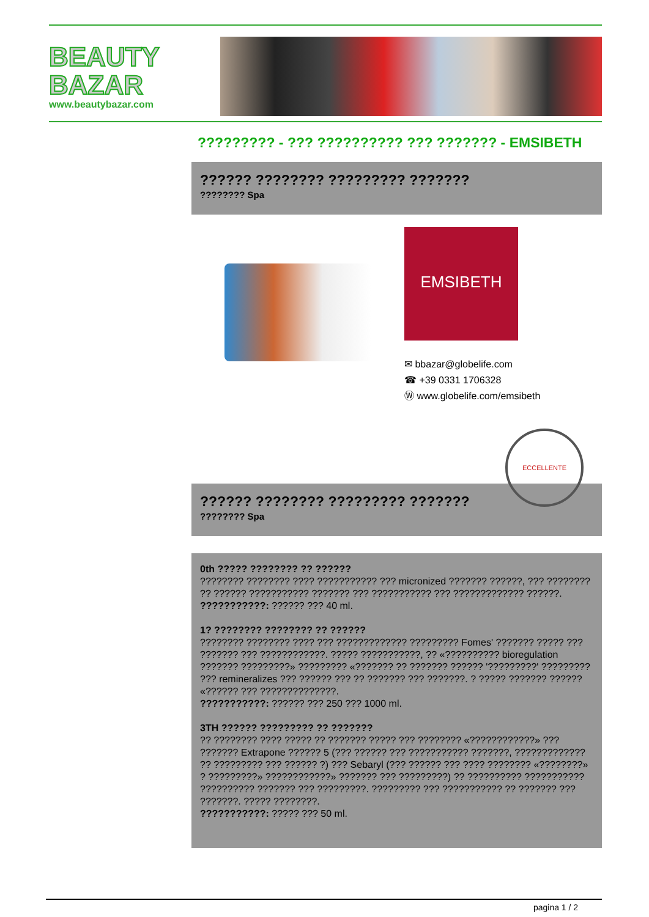BEAUTY
BAZAR
www.beautybazar.com
????????? - ??? ?????????? ??? ??????? - EMSIBETH
?????? ???????? ????????? ???????
???????? Spa
EMSIBETH
✉ bbazar@globelife.com
☎ +39 0331 1706328
Ⓦ www.globelife.com/emsibeth
ECCELLENTE
?????? ???????? ????????? ???????
???????? Spa
0th ????? ???????? ?? ??????
???????? ???????? ???? ??????????? ??? micronized ??????? ??????, ??? ???????? ?? ?????? ??????????? ??????? ??? ??????????? ??? ????????????? ??????.
???????????: ?????? ??? 40 ml.
1? ???????? ???????? ?? ??????
???????? ???????? ???? ??? ????????????? ????????? Fomes' ??????? ????? ??? ??????? ??? ????????????. ????? ???????????, ?? «?????????? bioregulation ??????? ?????????» ????????? «??????? ?? ??????? ?????? '?????????' ????????? ??? remineralizes ??? ?????? ??? ?? ??????? ??? ???????. ? ????? ??????? ?????? «?????? ??? ??????????????.
???????????: ?????? ??? 250 ??? 1000 ml.
3TH ?????? ????????? ?? ???????
?? ???????? ???? ????? ?? ??????? ????? ??? ???????? «????????????» ??? ??????? Extrapone ?????? 5 (??? ?????? ??? ??????????? ???????, ????????????? ?? ????????? ??? ?????? ?) ??? Sebaryl (??? ?????? ??? ???? ???????? «????????» ? ?????????» ????????????» ??????? ??? ?????????) ?? ?????????? ??????????? ?????????? ??????? ??? ?????????. ????????? ??? ??????????? ?? ??????? ??? ???????. ????? ????????.
???????????: ????? ??? 50 ml.
pagina 1 / 2